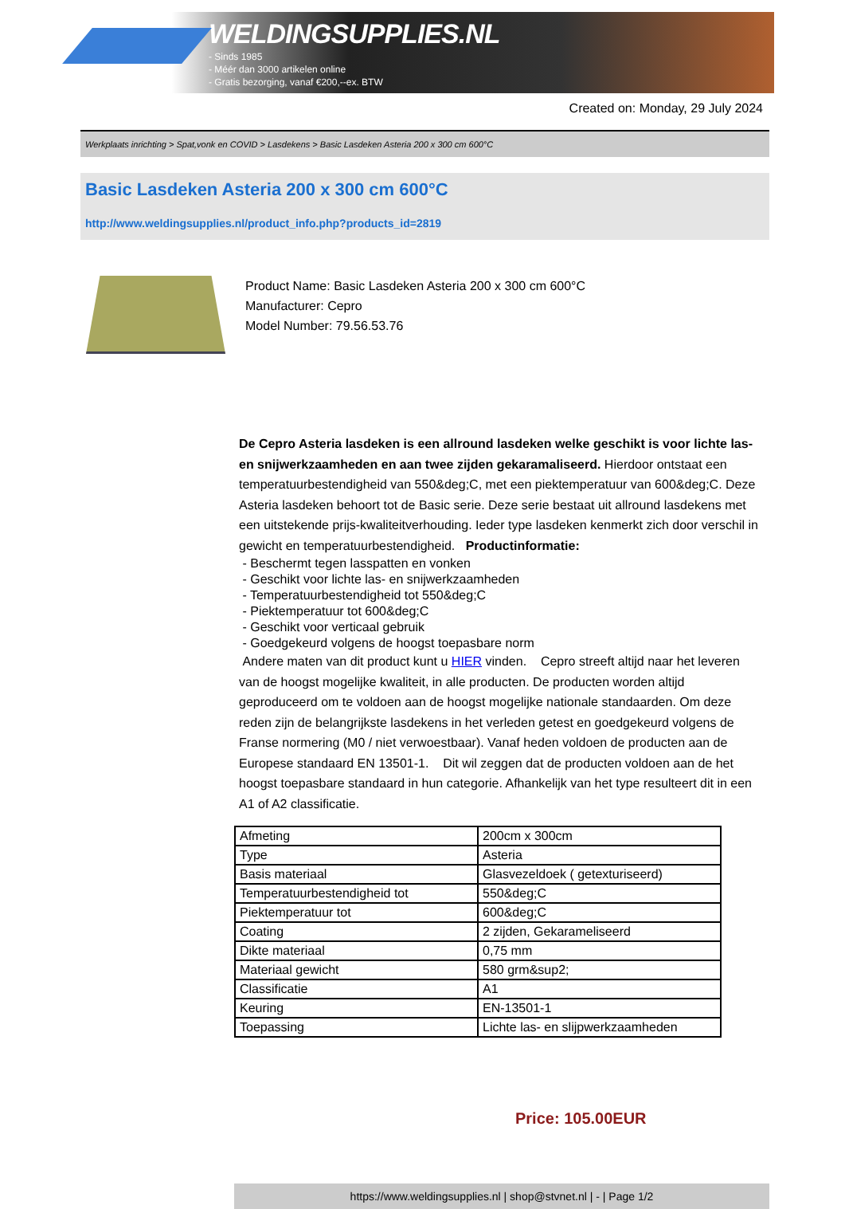WELDINGSUPPLIES.NL
- Sinds 1985
- Méér dan 3000 artikelen online
- Gratis bezorging, vanaf €200,--ex. BTW
Created on: Monday, 29 July 2024
Werkplaats inrichting > Spat,vonk en COVID > Lasdekens > Basic Lasdeken Asteria 200 x 300 cm 600°C
Basic Lasdeken Asteria 200 x 300 cm 600°C
http://www.weldingsupplies.nl/product_info.php?products_id=2819
Product Name: Basic Lasdeken Asteria 200 x 300 cm 600°C
Manufacturer: Cepro
Model Number: 79.56.53.76
De Cepro Asteria lasdeken is een allround lasdeken welke geschikt is voor lichte las- en snijwerkzaamheden en aan twee zijden gekaramaliseerd. Hierdoor ontstaat een temperatuurbestendigheid van 550&deg;C, met een piektemperatuur van 600&deg;C. Deze Asteria lasdeken behoort tot de Basic serie. Deze serie bestaat uit allround lasdekens met een uitstekende prijs-kwaliteitverhouding. Ieder type lasdeken kenmerkt zich door verschil in gewicht en temperatuurbestendigheid. Productinformatie:
- Beschermt tegen lasspatten en vonken
- Geschikt voor lichte las- en snijwerkzaamheden
- Temperatuurbestendigheid tot 550&deg;C
- Piektemperatuur tot 600&deg;C
- Geschikt voor verticaal gebruik
- Goedgekeurd volgens de hoogst toepasbare norm
Andere maten van dit product kunt u HIER vinden. Cepro streeft altijd naar het leveren van de hoogst mogelijke kwaliteit, in alle producten. De producten worden altijd geproduceerd om te voldoen aan de hoogst mogelijke nationale standaarden. Om deze reden zijn de belangrijkste lasdekens in het verleden getest en goedgekeurd volgens de Franse normering (M0 / niet verwoestbaar). Vanaf heden voldoen de producten aan de Europese standaard EN 13501-1. Dit wil zeggen dat de producten voldoen aan de het hoogst toepasbare standaard in hun categorie. Afhankelijk van het type resulteert dit in een A1 of A2 classificatie.
| Afmeting | 200cm x 300cm |
| Type | Asteria |
| Basis materiaal | Glasvezeldoek ( getexturiseerd) |
| Temperatuurbestendigheid tot | 550&deg;C |
| Piektemperatuur tot | 600&deg;C |
| Coating | 2 zijden, Gekarameliseerd |
| Dikte materiaal | 0,75 mm |
| Materiaal gewicht | 580 grm&sup2; |
| Classificatie | A1 |
| Keuring | EN-13501-1 |
| Toepassing | Lichte las- en slijpwerkzaamheden |
Price: 105.00EUR
https://www.weldingsupplies.nl | shop@stvnet.nl | - | Page 1/2